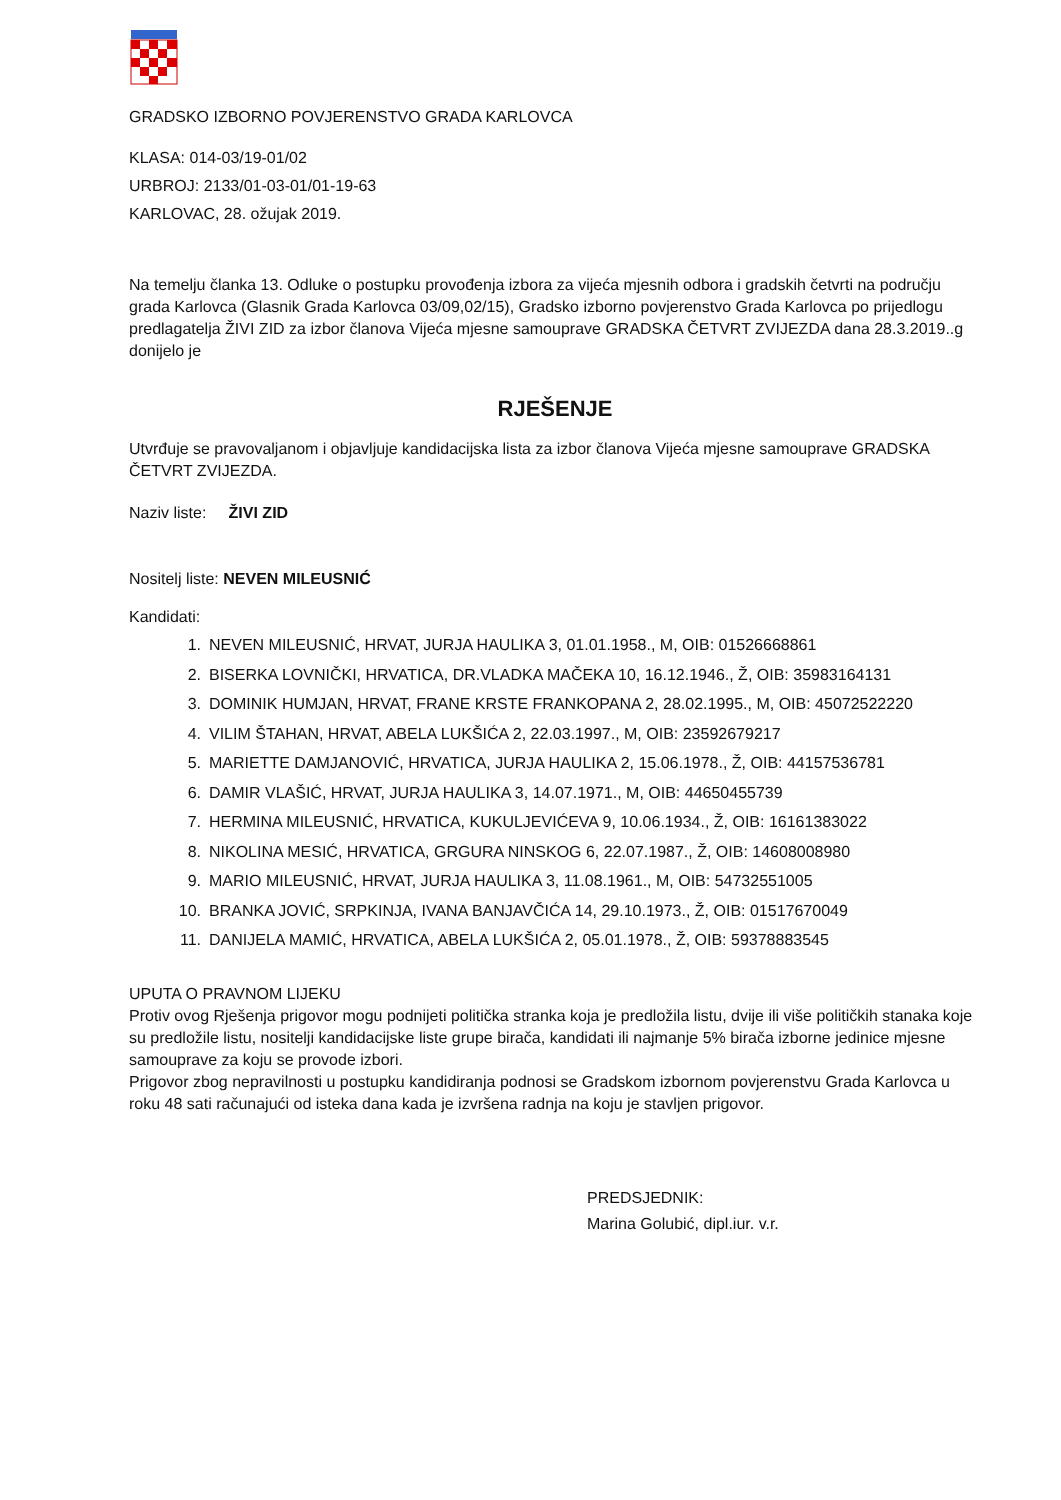GRADSKO IZBORNO POVJERENSTVO GRADA KARLOVCA
KLASA: 014-03/19-01/02
URBROJ: 2133/01-03-01/01-19-63
KARLOVAC, 28. ožujak 2019.
Na temelju članka 13. Odluke o postupku provođenja izbora za vijeća mjesnih odbora i gradskih četvrti na području grada Karlovca (Glasnik Grada Karlovca 03/09,02/15), Gradsko izborno povjerenstvo Grada Karlovca po prijedlogu predlagatelja ŽIVI ZID za izbor članova Vijeća mjesne samouprave GRADSKA ČETVRT ZVIJEZDA dana 28.3.2019..g donijelo je
RJEŠENJE
Utvrđuje se pravovaljanom i objavljuje kandidacijska lista za izbor članova Vijeća mjesne samouprave GRADSKA ČETVRT ZVIJEZDA.
Naziv liste: ŽIVI ZID
Nositelj liste: NEVEN MILEUSNIĆ
Kandidati:
1. NEVEN MILEUSNIĆ, HRVAT, JURJA HAULIKA 3, 01.01.1958., M, OIB: 01526668861
2. BISERKA LOVNIČKI, HRVATICA, DR.VLADKA MAČEKA 10, 16.12.1946., Ž, OIB: 35983164131
3. DOMINIK HUMJAN, HRVAT, FRANE KRSTE FRANKOPANA 2, 28.02.1995., M, OIB: 45072522220
4. VILIM ŠTAHAN, HRVAT, ABELA LUKŠIĆA 2, 22.03.1997., M, OIB: 23592679217
5. MARIETTE DAMJANOVIĆ, HRVATICA, JURJA HAULIKA 2, 15.06.1978., Ž, OIB: 44157536781
6. DAMIR VLAŠIĆ, HRVAT, JURJA HAULIKA 3, 14.07.1971., M, OIB: 44650455739
7. HERMINA MILEUSNIĆ, HRVATICA, KUKULJEVIĆEVA 9, 10.06.1934., Ž, OIB: 16161383022
8. NIKOLINA MESIĆ, HRVATICA, GRGURA NINSKOG 6, 22.07.1987., Ž, OIB: 14608008980
9. MARIO MILEUSNIĆ, HRVAT, JURJA HAULIKA 3, 11.08.1961., M, OIB: 54732551005
10. BRANKA JOVIĆ, SRPKINJA, IVANA BANJAVČIĆA 14, 29.10.1973., Ž, OIB: 01517670049
11. DANIJELA MAMIĆ, HRVATICA, ABELA LUKŠIĆA 2, 05.01.1978., Ž, OIB: 59378883545
UPUTA O PRAVNOM LIJEKU
Protiv ovog Rješenja prigovor mogu podnijeti politička stranka koja je predložila listu, dvije ili više političkih stanaka koje su predložile listu, nositelji kandidacijske liste grupe birača, kandidati ili najmanje 5% birača izborne jedinice mjesne samouprave za koju se provode izbori.
Prigovor zbog nepravilnosti u postupku kandidiranja podnosi se Gradskom izbornom povjerenstvu Grada Karlovca u roku 48 sati računajući od isteka dana kada je izvršena radnja na koju je stavljen prigovor.
PREDSJEDNIK:
Marina Golubić, dipl.iur. v.r.